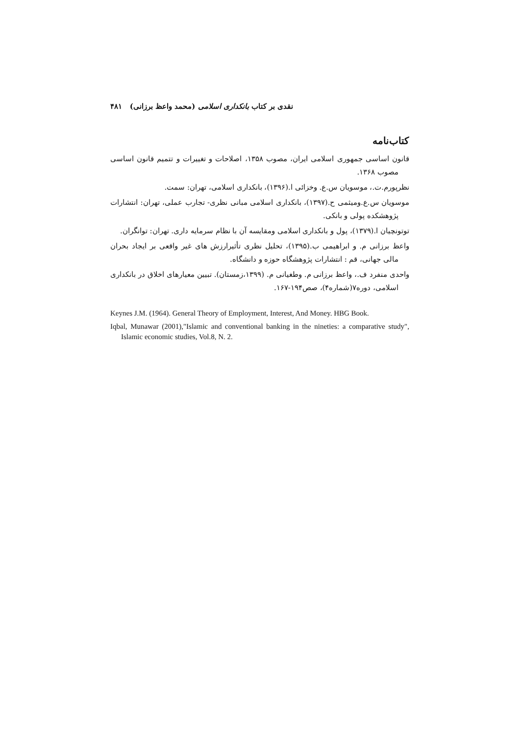نقدی بر کتاب بانکداری اسلامی (محمد واعظ برزانی) ۴۸۱
کتاب‌نامه
قانون اساسی جمهوری اسلامی ایران، مصوب ۱۳۵۸، اصلاحات و تغییرات و تتمیم قانون اساسی مصوب ۱۳۶۸.
نظرپورم.ت.، موسویان س.ع. وخزائی ا.(۱۳۹۶)، بانکداری اسلامی، تهران: سمت.
موسویان س.ع.ومیثمی ح.(۱۳۹۷)، بانکداری اسلامی مبانی نظری- تجارب عملی، تهران: انتشارات پژوهشکده پولی و بانکی.
توتونچیان ا.(۱۳۷۹)، پول و بانکداری اسلامی ومقایسه آن با نظام سرمایه داری. تهران: توانگران.
واعظ برزانی م. و ابراهیمی ب.(۱۳۹۵)، تحلیل نظری تأثیرارزش های غیر واقعی بر ایجاد بحران مالی جهانی، قم : انتشارات پژوهشگاه حوزه و دانشگاه.
واحدی منفرد ف.، واعظ برزانی م. وطغیانی م. (۱۳۹۹،زمستان). تبیین معیارهای اخلاق در بانکداری اسلامی، دوره۷(شماره۴)، صص۱۹۴-۱۶۷.
Keynes J.M. (1964). General Theory of Employment, Interest, And Money. HBG Book.
Iqbal, Munawar (2001),"Islamic and conventional banking in the nineties: a comparative study", Islamic economic studies, Vol.8, N. 2.